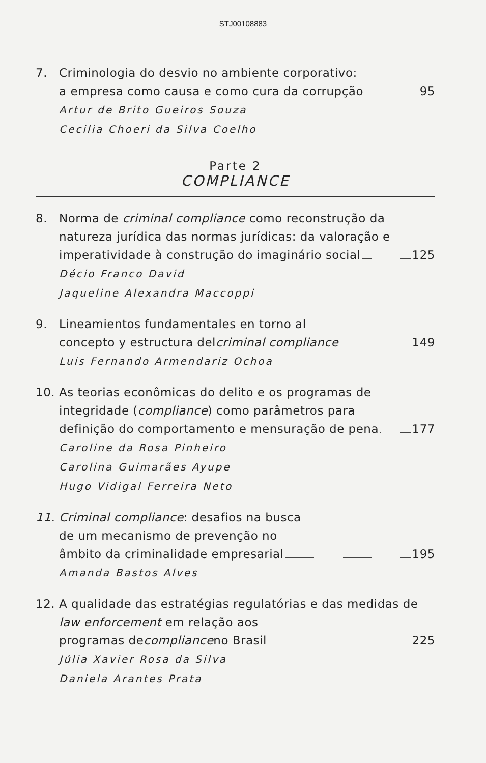STJ00108883
7. Criminologia do desvio no ambiente corporativo:
a empresa como causa e como cura da corrupção 95
Artur de Brito Gueiros Souza
Cecilia Choeri da Silva Coelho
Parte 2
COMPLIANCE
8. Norma de criminal compliance como reconstrução da natureza jurídica das normas jurídicas: da valoração e
imperatividade à construção do imaginário social 125
Décio Franco David
Jaqueline Alexandra Maccoppi
9. Lineamientos fundamentales en torno al
concepto y estructura del criminal compliance 149
Luis Fernando Armendariz Ochoa
10. As teorias econômicas do delito e os programas de integridade (compliance) como parâmetros para
definição do comportamento e mensuração de pena 177
Caroline da Rosa Pinheiro
Carolina Guimarães Ayupe
Hugo Vidigal Ferreira Neto
11. Criminal compliance: desafios na busca
de um mecanismo de prevenção no
âmbito da criminalidade empresarial 195
Amanda Bastos Alves
12. A qualidade das estratégias regulatórias e das medidas de law enforcement em relação aos
programas de compliance no Brasil 225
Júlia Xavier Rosa da Silva
Daniela Arantes Prata